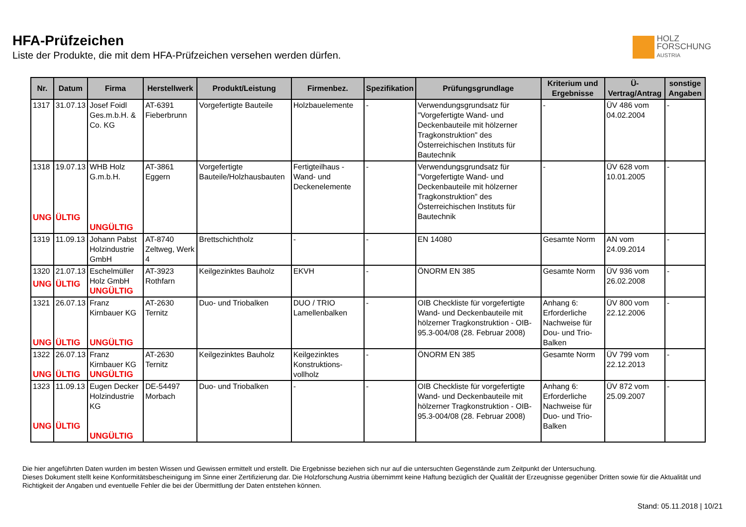HFA-Prüfzeichen
Liste der Produkte, die mit dem HFA-Prüfzeichen versehen werden dürfen.
HOLZ
FORSCHUNG
AUSTRIA
| Nr. | Datum | Firma | Herstellwerk | Produkt/Leistung | Firmenbez. | Spezifikation | Prüfungsgrundlage | Kriterium und Ergebnisse | Ü-Vertrag/Antrag | sonstige Angaben |
| --- | --- | --- | --- | --- | --- | --- | --- | --- | --- | --- |
| 1317 | 31.07.13 | Josef Foidl Ges.m.b.H. & Co. KG | AT-6391 Fieberbrunn | Vorgefertigte Bauteile | Holzbauelemente | - | Verwendungsgrundsatz für "Vorgefertigte Wand- und Deckenbauteile mit hölzerner Tragkonstruktion" des Österreichischen Instituts für Bautechnik | - | ÜV 486 vom 04.02.2004 | - |
| 1318 UNG | 19.07.13 ÜLTIG | WHB Holz G.m.b.H. UNGÜLTIG | AT-3861 Eggern | Vorgefertigte Bauteile/Holzhausbauten | Fertigteilhaus - Wand- und Deckenelemente | - | Verwendungsgrundsatz für "Vorgefertigte Wand- und Deckenbauteile mit hölzerner Tragkonstruktion" des Österreichischen Instituts für Bautechnik | - | ÜV 628 vom 10.01.2005 | - |
| 1319 | 11.09.13 | Johann Pabst Holzindustrie GmbH | AT-8740 Zeltweg, Werk 4 | Brettschichtholz | - | - | EN 14080 | Gesamte Norm | AN vom 24.09.2014 | - |
| 1320 UNG | 21.07.13 ÜLTIG | Eschelmüller Holz GmbH UNGÜLTIG | AT-3923 Rothfarn | Keilgezinktes Bauholz | EKVH | - | ÖNORM EN 385 | Gesamte Norm | ÜV 936 vom 26.02.2008 | - |
| 1321 UNG | 26.07.13 ÜLTIG | Franz Kirnbauer KG UNGÜLTIG | AT-2630 Ternitz | Duo- und Triobalken | DUO / TRIO Lamellenbalken | - | OIB Checkliste für vorgefertigte Wand- und Deckenbauteile mit hölzerner Tragkonstruktion - OIB-95.3-004/08 (28. Februar 2008) | Anhang 6: Erforderliche Nachweise für Dou- und Trio-Balken | ÜV 800 vom 22.12.2006 | - |
| 1322 UNG | 26.07.13 ÜLTIG | Franz Kirnbauer KG UNGÜLTIG | AT-2630 Ternitz | Keilgezinktes Bauholz | Keilgezinktes Konstruktions-vollholz | - | ÖNORM EN 385 | Gesamte Norm | ÜV 799 vom 22.12.2013 | - |
| 1323 UNG | 11.09.13 ÜLTIG | Eugen Decker Holzindustrie KG UNGÜLTIG | DE-54497 Morbach | Duo- und Triobalken | - | - | OIB Checkliste für vorgefertigte Wand- und Deckenbauteile mit hölzerner Tragkonstruktion - OIB-95.3-004/08 (28. Februar 2008) | Anhang 6: Erforderliche Nachweise für Duo- und Trio-Balken | ÜV 872 vom 25.09.2007 | - |
Die hier angeführten Daten wurden im besten Wissen und Gewissen ermittelt und erstellt. Die Ergebnisse beziehen sich nur auf die untersuchten Gegenstände zum Zeitpunkt der Untersuchung.
Dieses Dokument stellt keine Konformitätsbescheinigung im Sinne einer Zertifizierung dar. Die Holzforschung Austria übernimmt keine Haftung bezüglich der Qualität der Erzeugnisse gegenüber Dritten sowie für die Aktualität und Richtigkeit der Angaben und eventuelle Fehler die bei der Übermittlung der Daten entstehen können.
Stand: 05.11.2018 | 10/21